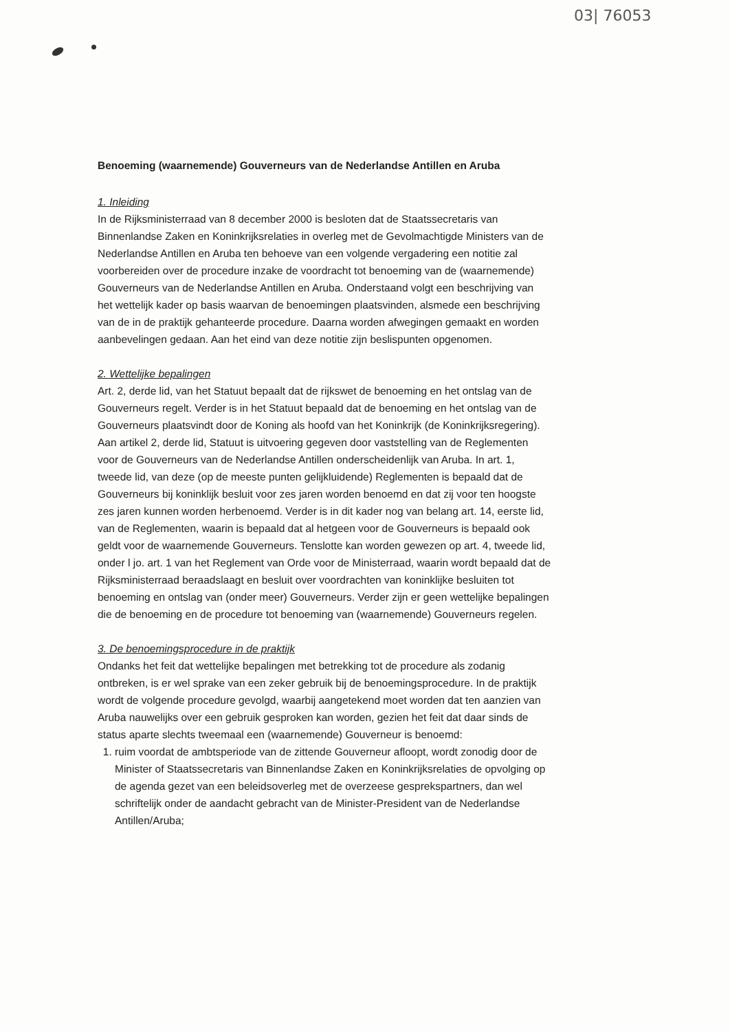03| 76053
Benoeming (waarnemende) Gouverneurs van de Nederlandse Antillen en Aruba
1. Inleiding
In de Rijksministerraad van 8 december 2000 is besloten dat de Staatssecretaris van Binnenlandse Zaken en Koninkrijksrelaties in overleg met de Gevolmachtigde Ministers van de Nederlandse Antillen en Aruba ten behoeve van een volgende vergadering een notitie zal voorbereiden over de procedure inzake de voordracht tot benoeming van de (waarnemende) Gouverneurs van de Nederlandse Antillen en Aruba. Onderstaand volgt een beschrijving van het wettelijk kader op basis waarvan de benoemingen plaatsvinden, alsmede een beschrijving van de in de praktijk gehanteerde procedure. Daarna worden afwegingen gemaakt en worden aanbevelingen gedaan. Aan het eind van deze notitie zijn beslispunten opgenomen.
2. Wettelijke bepalingen
Art. 2, derde lid, van het Statuut bepaalt dat de rijkswet de benoeming en het ontslag van de Gouverneurs regelt. Verder is in het Statuut bepaald dat de benoeming en het ontslag van de Gouverneurs plaatsvindt door de Koning als hoofd van het Koninkrijk (de Koninkrijksregering). Aan artikel 2, derde lid, Statuut is uitvoering gegeven door vaststelling van de Reglementen voor de Gouverneurs van de Nederlandse Antillen onderscheidenlijk van Aruba. In art. 1, tweede lid, van deze (op de meeste punten gelijkluidende) Reglementen is bepaald dat de Gouverneurs bij koninklijk besluit voor zes jaren worden benoemd en dat zij voor ten hoogste zes jaren kunnen worden herbenoemd. Verder is in dit kader nog van belang art. 14, eerste lid, van de Reglementen, waarin is bepaald dat al hetgeen voor de Gouverneurs is bepaald ook geldt voor de waarnemende Gouverneurs. Tenslotte kan worden gewezen op art. 4, tweede lid, onder l jo. art. 1 van het Reglement van Orde voor de Ministerraad, waarin wordt bepaald dat de Rijksministerraad beraadslaagt en besluit over voordrachten van koninklijke besluiten tot benoeming en ontslag van (onder meer) Gouverneurs. Verder zijn er geen wettelijke bepalingen die de benoeming en de procedure tot benoeming van (waarnemende) Gouverneurs regelen.
3. De benoemingsprocedure in de praktijk
Ondanks het feit dat wettelijke bepalingen met betrekking tot de procedure als zodanig ontbreken, is er wel sprake van een zeker gebruik bij de benoemingsprocedure. In de praktijk wordt de volgende procedure gevolgd, waarbij aangetekend moet worden dat ten aanzien van Aruba nauwelijks over een gebruik gesproken kan worden, gezien het feit dat daar sinds de status aparte slechts tweemaal een (waarnemende) Gouverneur is benoemd:
1. ruim voordat de ambtsperiode van de zittende Gouverneur afloopt, wordt zonodig door de Minister of Staatssecretaris van Binnenlandse Zaken en Koninkrijksrelaties de opvolging op de agenda gezet van een beleidsoverleg met de overzeese gesprekspartners, dan wel schriftelijk onder de aandacht gebracht van de Minister-President van de Nederlandse Antillen/Aruba;